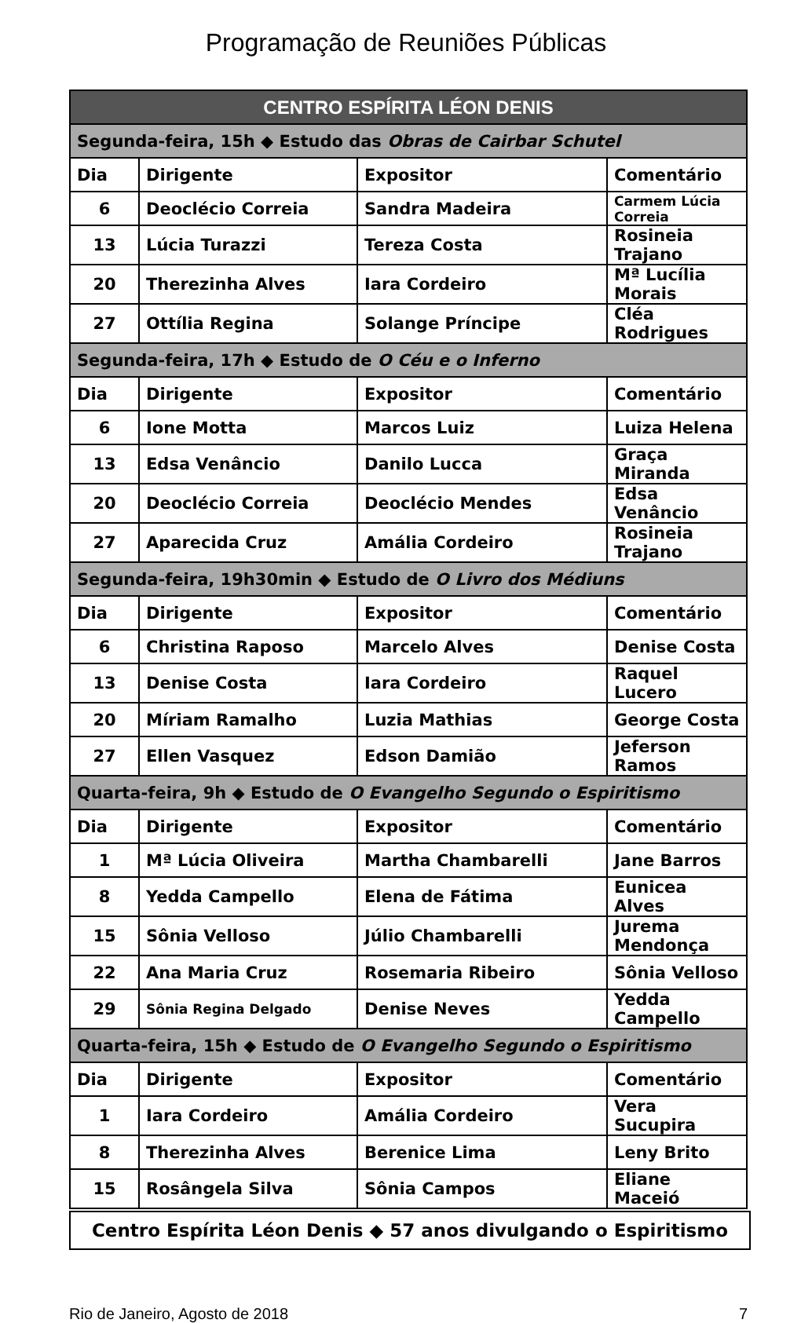Programação de Reuniões Públicas
| CENTRO ESPÍRITA LÉON DENIS | | | |
| --- | --- | --- | --- |
| Segunda-feira, 15h ◆ Estudo das Obras de Cairbar Schutel | | | |
| Dia | Dirigente | Expositor | Comentário |
| 6 | Deoclécio Correia | Sandra Madeira | Carmem Lúcia Correia |
| 13 | Lúcia Turazzi | Tereza Costa | Rosineia Trajano |
| 20 | Therezinha Alves | Iara Cordeiro | Mª Lucília Morais |
| 27 | Ottília Regina | Solange Príncipe | Cléa Rodrigues |
| Segunda-feira, 17h ◆ Estudo de O Céu e o Inferno | | | |
| Dia | Dirigente | Expositor | Comentário |
| 6 | Ione Motta | Marcos Luiz | Luiza Helena |
| 13 | Edsa Venâncio | Danilo Lucca | Graça Miranda |
| 20 | Deoclécio Correia | Deoclécio Mendes | Edsa Venâncio |
| 27 | Aparecida Cruz | Amália Cordeiro | Rosineia Trajano |
| Segunda-feira, 19h30min ◆ Estudo de O Livro dos Médiuns | | | |
| Dia | Dirigente | Expositor | Comentário |
| 6 | Christina Raposo | Marcelo Alves | Denise Costa |
| 13 | Denise Costa | Iara Cordeiro | Raquel Lucero |
| 20 | Míriam Ramalho | Luzia Mathias | George Costa |
| 27 | Ellen Vasquez | Edson Damião | Jeferson Ramos |
| Quarta-feira, 9h ◆ Estudo de O Evangelho Segundo o Espiritismo | | | |
| Dia | Dirigente | Expositor | Comentário |
| 1 | Mª Lúcia Oliveira | Martha Chambarelli | Jane Barros |
| 8 | Yedda Campello | Elena de Fátima | Eunicea Alves |
| 15 | Sônia Velloso | Júlio Chambarelli | Jurema Mendonça |
| 22 | Ana Maria Cruz | Rosemaria Ribeiro | Sônia Velloso |
| 29 | Sônia Regina Delgado | Denise Neves | Yedda Campello |
| Quarta-feira, 15h ◆ Estudo de O Evangelho Segundo o Espiritismo | | | |
| Dia | Dirigente | Expositor | Comentário |
| 1 | Iara Cordeiro | Amália Cordeiro | Vera Sucupira |
| 8 | Therezinha Alves | Berenice Lima | Leny Brito |
| 15 | Rosângela Silva | Sônia Campos | Eliane Maceió |
Centro Espírita Léon Denis ◆ 57 anos divulgando o Espiritismo
Rio de Janeiro, Agosto de 2018 7